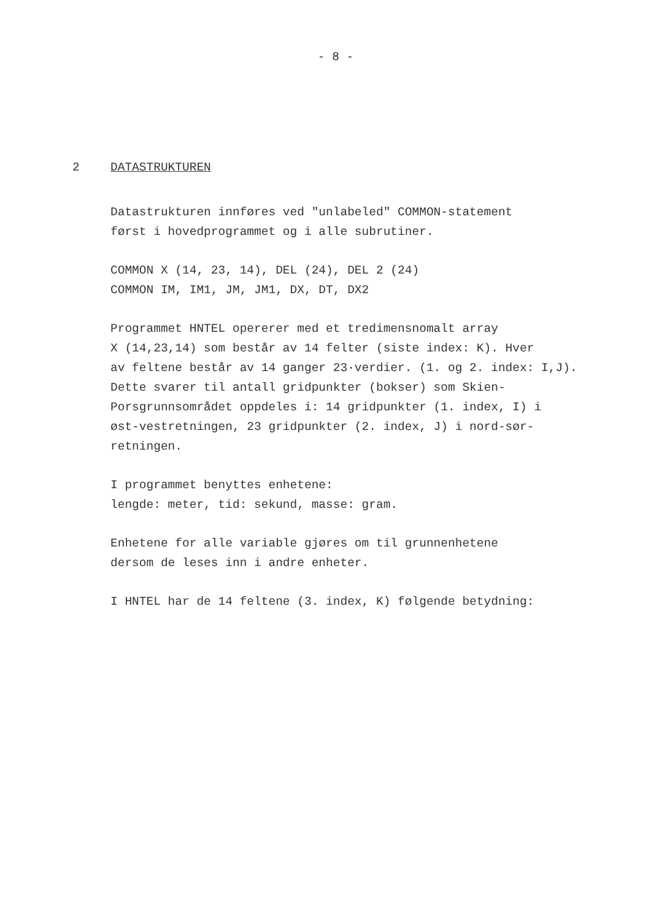- 8 -
2 DATASTRUKTUREN
Datastrukturen innføres ved "unlabeled" COMMON-statement
først i hovedprogrammet og i alle subrutiner.
COMMON X (14, 23, 14), DEL (24), DEL 2 (24)
COMMON IM, IM1, JM, JM1, DX, DT, DX2
Programmet HNTEL opererer med et tredimensnomalt array
X (14,23,14) som består av 14 felter (siste index: K). Hver
av feltene består av 14 ganger 23·verdier. (1. og 2. index: I,J).
Dette svarer til antall gridpunkter (bokser) som Skien-
Porsgrunnsområdet oppdeles i: 14 gridpunkter (1. index, I) i
øst-vestretningen, 23 gridpunkter (2. index, J) i nord-sør-
retningen.
I programmet benyttes enhetene:
lengde: meter, tid: sekund, masse: gram.
Enhetene for alle variable gjøres om til grunnenhetene
dersom de leses inn i andre enheter.
I HNTEL har de 14 feltene (3. index, K) følgende betydning: